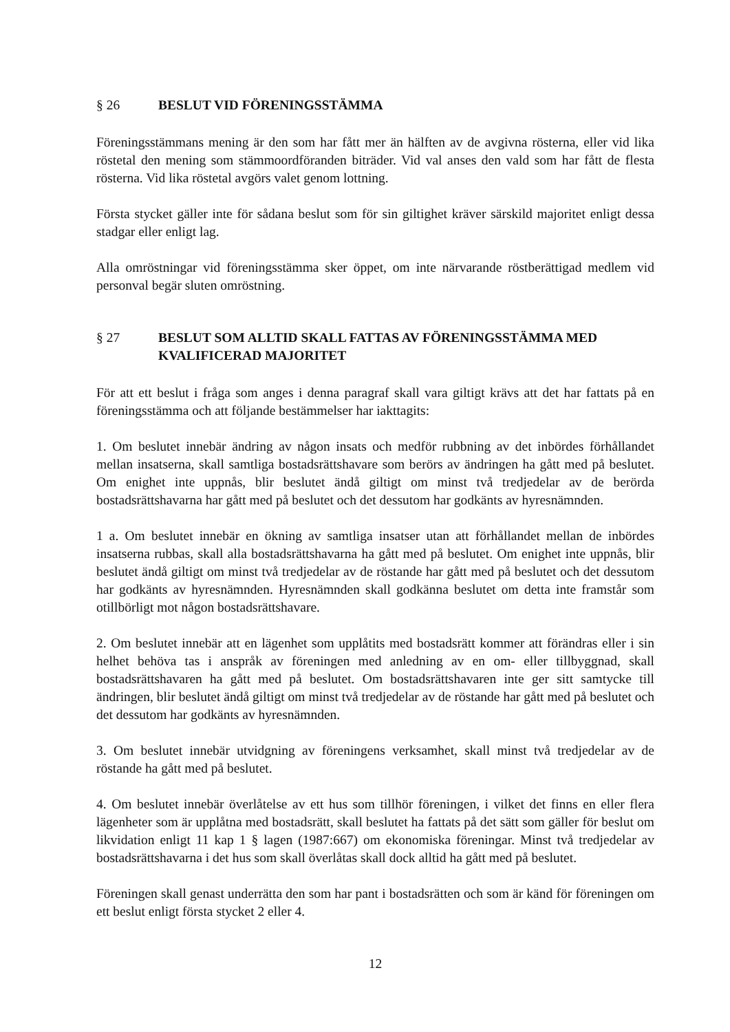§ 26 BESLUT VID FÖRENINGSSTÄMMA
Föreningsstämmans mening är den som har fått mer än hälften av de avgivna rösterna, eller vid lika röstetal den mening som stämmoordföranden biträder. Vid val anses den vald som har fått de flesta rösterna. Vid lika röstetal avgörs valet genom lottning.
Första stycket gäller inte för sådana beslut som för sin giltighet kräver särskild majoritet enligt dessa stadgar eller enligt lag.
Alla omröstningar vid föreningsstämma sker öppet, om inte närvarande röstberättigad medlem vid personval begär sluten omröstning.
§ 27 BESLUT SOM ALLTID SKALL FATTAS AV FÖRENINGSSTÄMMA MED KVALIFICERAD MAJORITET
För att ett beslut i fråga som anges i denna paragraf skall vara giltigt krävs att det har fattats på en föreningsstämma och att följande bestämmelser har iakttagits:
1. Om beslutet innebär ändring av någon insats och medför rubbning av det inbördes förhållandet mellan insatserna, skall samtliga bostadsrättshavare som berörs av ändringen ha gått med på beslutet. Om enighet inte uppnås, blir beslutet ändå giltigt om minst två tredjedelar av de berörda bostadsrättshavarna har gått med på beslutet och det dessutom har godkänts av hyresnämnden.
1 a. Om beslutet innebär en ökning av samtliga insatser utan att förhållandet mellan de inbördes insatserna rubbas, skall alla bostadsrättshavarna ha gått med på beslutet. Om enighet inte uppnås, blir beslutet ändå giltigt om minst två tredjedelar av de röstande har gått med på beslutet och det dessutom har godkänts av hyresnämnden. Hyresnämnden skall godkänna beslutet om detta inte framstår som otillbörligt mot någon bostadsrättshavare.
2. Om beslutet innebär att en lägenhet som upplåtits med bostadsrätt kommer att förändras eller i sin helhet behöva tas i anspråk av föreningen med anledning av en om- eller tillbyggnad, skall bostadsrättshavaren ha gått med på beslutet. Om bostadsrättshavaren inte ger sitt samtycke till ändringen, blir beslutet ändå giltigt om minst två tredjedelar av de röstande har gått med på beslutet och det dessutom har godkänts av hyresnämnden.
3. Om beslutet innebär utvidgning av föreningens verksamhet, skall minst två tredjedelar av de röstande ha gått med på beslutet.
4. Om beslutet innebär överlåtelse av ett hus som tillhör föreningen, i vilket det finns en eller flera lägenheter som är upplåtna med bostadsrätt, skall beslutet ha fattats på det sätt som gäller för beslut om likvidation enligt 11 kap 1 § lagen (1987:667) om ekonomiska föreningar. Minst två tredjedelar av bostadsrättshavarna i det hus som skall överlåtas skall dock alltid ha gått med på beslutet.
Föreningen skall genast underrätta den som har pant i bostadsrätten och som är känd för föreningen om ett beslut enligt första stycket 2 eller 4.
12